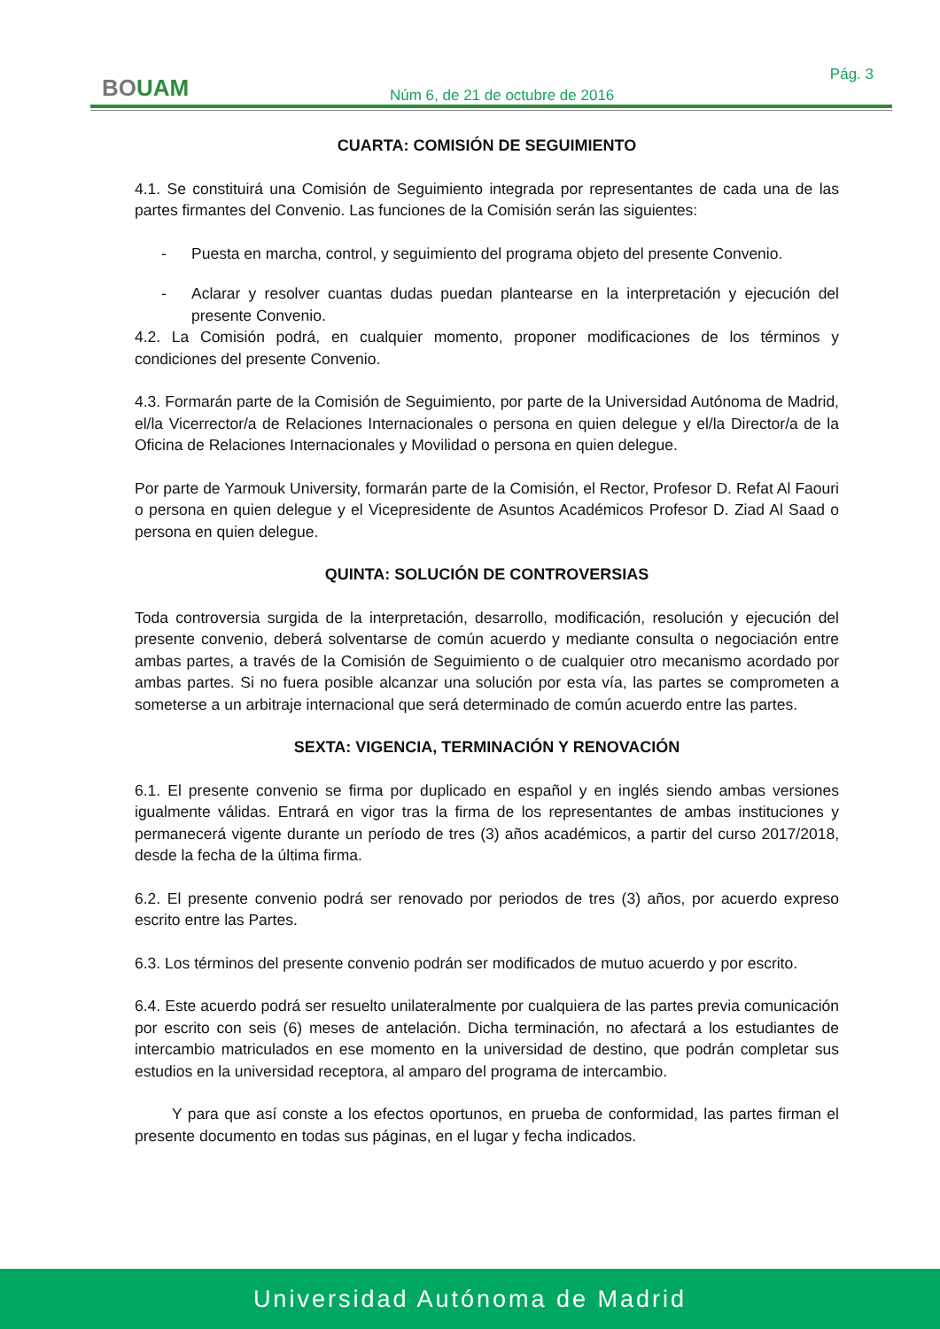BOUAM Pág. 3
Núm 6, de 21 de octubre de 2016
CUARTA: COMISIÓN DE SEGUIMIENTO
4.1. Se constituirá una Comisión de Seguimiento integrada por representantes de cada una de las partes firmantes del Convenio. Las funciones de la Comisión serán las siguientes:
- Puesta en marcha, control, y seguimiento del programa objeto del presente Convenio.
- Aclarar y resolver cuantas dudas puedan plantearse en la interpretación y ejecución del presente Convenio.
4.2. La Comisión podrá, en cualquier momento, proponer modificaciones de los términos y condiciones del presente Convenio.
4.3. Formarán parte de la Comisión de Seguimiento, por parte de la Universidad Autónoma de Madrid, el/la Vicerrector/a de Relaciones Internacionales o persona en quien delegue y el/la Director/a de la Oficina de Relaciones Internacionales y Movilidad o persona en quien delegue.
Por parte de Yarmouk University, formarán parte de la Comisión, el Rector, Profesor D. Refat Al Faouri o persona en quien delegue y el Vicepresidente de Asuntos Académicos Profesor D. Ziad Al Saad o persona en quien delegue.
QUINTA: SOLUCIÓN DE CONTROVERSIAS
Toda controversia surgida de la interpretación, desarrollo, modificación, resolución y ejecución del presente convenio, deberá solventarse de común acuerdo y mediante consulta o negociación entre ambas partes, a través de la Comisión de Seguimiento o de cualquier otro mecanismo acordado por ambas partes. Si no fuera posible alcanzar una solución por esta vía, las partes se comprometen a someterse a un arbitraje internacional que será determinado de común acuerdo entre las partes.
SEXTA: VIGENCIA, TERMINACIÓN Y RENOVACIÓN
6.1. El presente convenio se firma por duplicado en español y en inglés siendo ambas versiones igualmente válidas. Entrará en vigor tras la firma de los representantes de ambas instituciones y permanecerá vigente durante un período de tres (3) años académicos, a partir del curso 2017/2018, desde la fecha de la última firma.
6.2. El presente convenio podrá ser renovado por periodos de tres (3) años, por acuerdo expreso escrito entre las Partes.
6.3. Los términos del presente convenio podrán ser modificados de mutuo acuerdo y por escrito.
6.4. Este acuerdo podrá ser resuelto unilateralmente por cualquiera de las partes previa comunicación por escrito con seis (6) meses de antelación. Dicha terminación, no afectará a los estudiantes de intercambio matriculados en ese momento en la universidad de destino, que podrán completar sus estudios en la universidad receptora, al amparo del programa de intercambio.
Y para que así conste a los efectos oportunos, en prueba de conformidad, las partes firman el presente documento en todas sus páginas, en el lugar y fecha indicados.
Universidad Autónoma de Madrid